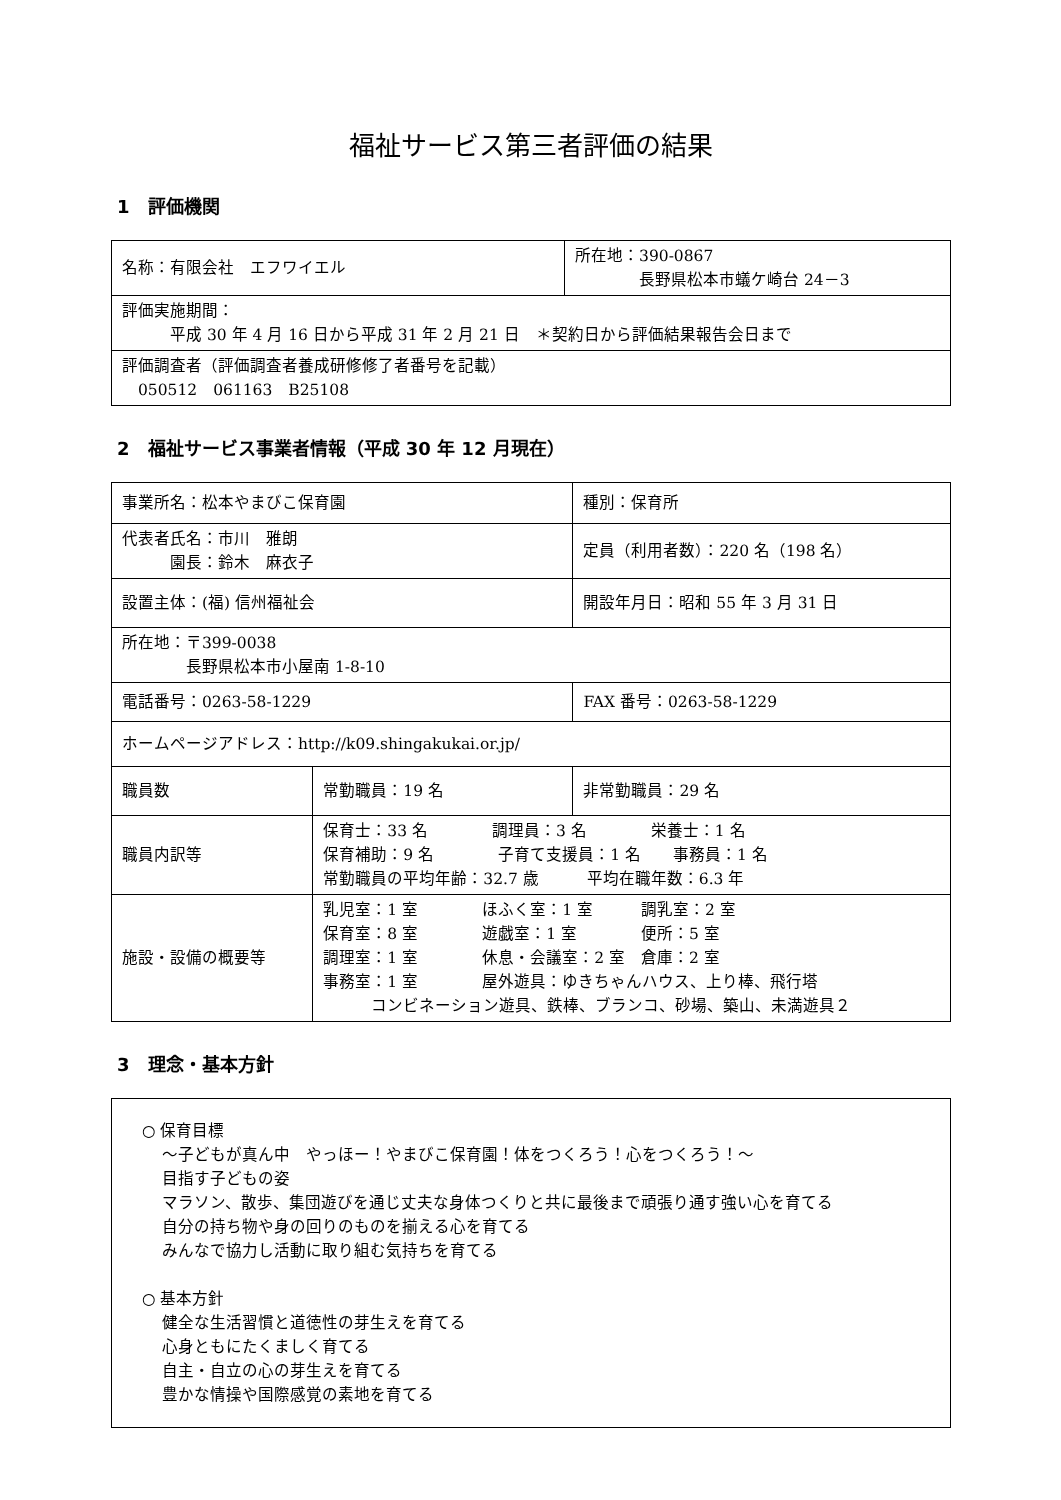福祉サービス第三者評価の結果
1　評価機関
| 名称：有限会社 エフワイエル | 所在地：390-0867 長野県松本市蟻ケ崎台 24－3 |
| 評価実施期間： 平成 30 年 4 月 16 日から平成 31 年 2 月 21 日 ＊契約日から評価結果報告会日まで | |
| 評価調査者（評価調査者養成研修修了者番号を記載） 050512 061163 B25108 | |
2　福祉サービス事業者情報（平成 30 年 12 月現在）
| 事業所名：松本やまびこ保育園 | | 種別：保育所 |
| 代表者氏名：市川 雅朗 園長：鈴木 麻衣子 | | 定員（利用者数）：220 名（198 名） |
| 設置主体：(福) 信州福祉会 | | 開設年月日：昭和 55 年 3 月 31 日 |
| 所在地：〒399-0038 長野県松本市小屋南 1-8-10 | | |
| 電話番号：0263-58-1229 | | FAX 番号：0263-58-1229 |
| ホームページアドレス：http://k09.shingakukai.or.jp/ | | |
| 職員数 | 常勤職員：19 名 | 非常勤職員：29 名 |
| 職員内訳等 | 保育士：33 名 調理員：3 名 栄養士：1 名 保育補助：9 名 子育て支援員：1 名 事務員：1 名 常勤職員の平均年齢：32.7 歳 平均在職年数：6.3 年 | |
| 施設・設備の概要等 | 乳児室：1 室 ほふく室：1 室 調乳室：2 室 保育室：8 室 遊戯室：1 室 便所：5 室 調理室：1 室 休息・会議室：2 室 倉庫：2 室 事務室：1 室 屋外遊具：ゆきちゃんハウス、上り棒、飛行塔 コンビネーション遊具、鉄棒、ブランコ、砂場、築山、未満遊具２ | |
3　理念・基本方針
○ 保育目標
～子どもが真ん中　やっほー！やまびこ保育園！体をつくろう！心をつくろう！～
目指す子どもの姿
マラソン、散歩、集団遊びを通じ丈夫な身体つくりと共に最後まで頑張り通す強い心を育てる
自分の持ち物や身の回りのものを揃える心を育てる
みんなで協力し活動に取り組む気持ちを育てる
○ 基本方針
健全な生活習慣と道徳性の芽生えを育てる
心身ともにたくましく育てる
自主・自立の心の芽生えを育てる
豊かな情操や国際感覚の素地を育てる